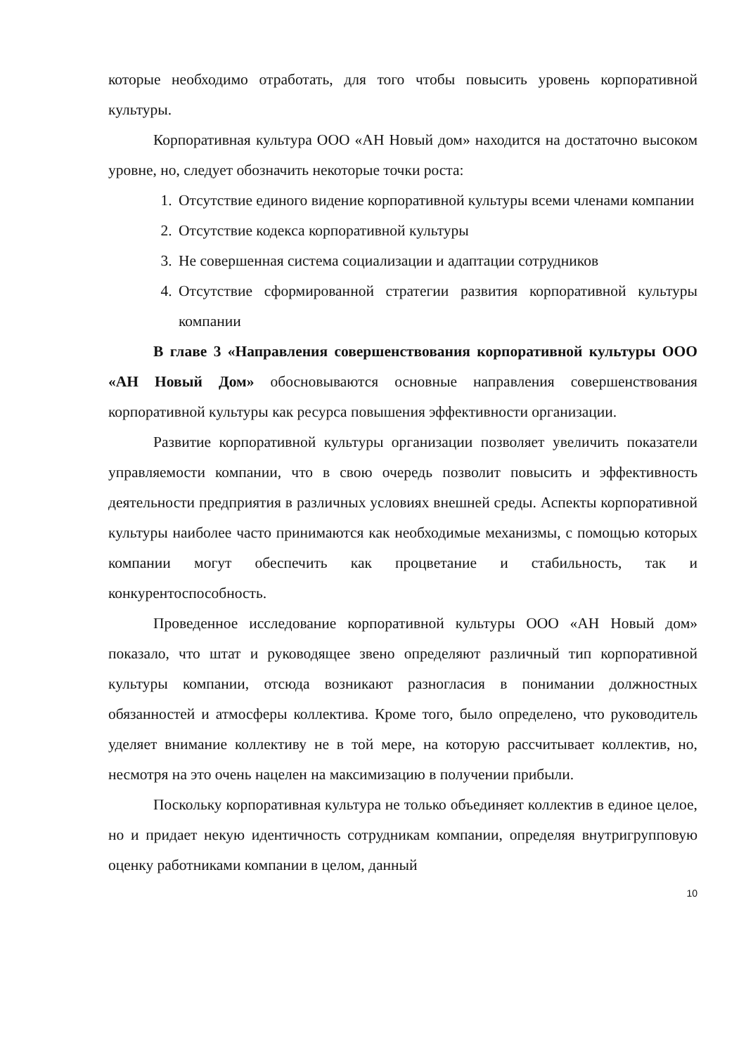которые необходимо отработать, для того чтобы повысить уровень корпоративной культуры.
Корпоративная культура ООО «АН Новый дом» находится на достаточно высоком уровне, но, следует обозначить некоторые точки роста:
1. Отсутствие единого видение корпоративной культуры всеми членами компании
2. Отсутствие кодекса корпоративной культуры
3. Не совершенная система социализации и адаптации сотрудников
4. Отсутствие сформированной стратегии развития корпоративной культуры компании
В главе 3 «Направления совершенствования корпоративной культуры ООО «АН Новый Дом» обосновываются основные направления совершенствования корпоративной культуры как ресурса повышения эффективности организации.
Развитие корпоративной культуры организации позволяет увеличить показатели управляемости компании, что в свою очередь позволит повысить и эффективность деятельности предприятия в различных условиях внешней среды. Аспекты корпоративной культуры наиболее часто принимаются как необходимые механизмы, с помощью которых компании могут обеспечить как процветание и стабильность, так и конкурентоспособность.
Проведенное исследование корпоративной культуры ООО «АН Новый дом» показало, что штат и руководящее звено определяют различный тип корпоративной культуры компании, отсюда возникают разногласия в понимании должностных обязанностей и атмосферы коллектива. Кроме того, было определено, что руководитель уделяет внимание коллективу не в той мере, на которую рассчитывает коллектив, но, несмотря на это очень нацелен на максимизацию в получении прибыли.
Поскольку корпоративная культура не только объединяет коллектив в единое целое, но и придает некую идентичность сотрудникам компании, определяя внутригрупповую оценку работниками компании в целом, данный
10